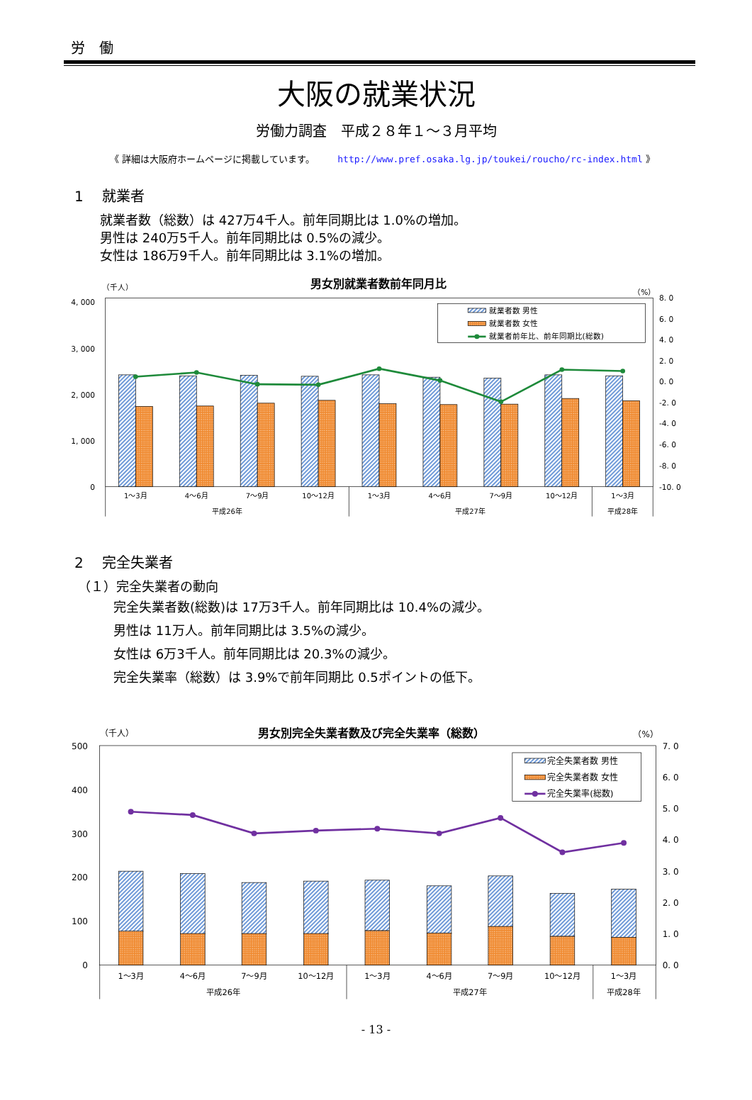労　働
大阪の就業状況
労働力調査　平成２８年１～３月平均
《 詳細は大阪府ホームページに掲載しています。 http://www.pref.osaka.lg.jp/toukei/roucho/rc-index.html 》
1　 就業者
就業者数（総数）は 427万4千人。前年同期比は 1.0%の増加。
男性は 240万5千人。前年同期比は 0.5%の減少。
女性は 186万9千人。前年同期比は 3.1%の増加。
（千人）
男女別就業者数前年同月比
（%）
4, 000
3, 000
2, 000
1, 000
0
8. 0
6. 0
4. 0
2. 0
0. 0
-2. 0
-4. 0
-6. 0
-8. 0
-10. 0
就業者数 男性
就業者数 女性
就業者前年比、前年同期比(総数)
1～3月
4～6月
7～9月
10～12月
1～3月
4～6月
7～9月
10～12月
1～3月
平成26年
平成27年
平成28年
2　 完全失業者
（１）完全失業者の動向
完全失業者数(総数)は 17万3千人。前年同期比は 10.4%の減少。
男性は 11万人。前年同期比は 3.5%の減少。
女性は 6万3千人。前年同期比は 20.3%の減少。
完全失業率（総数）は 3.9%で前年同期比 0.5ポイントの低下。
（千人）
男女別完全失業者数及び完全失業率（総数）
（%）
500
400
300
200
100
0
7. 0
6. 0
5. 0
4. 0
3. 0
2. 0
1. 0
0. 0
完全失業者数 男性
完全失業者数 女性
完全失業率(総数)
1～3月
4～6月
7～9月
10～12月
1～3月
4～6月
7～9月
10～12月
1～3月
平成26年
平成27年
平成28年
- 13 -